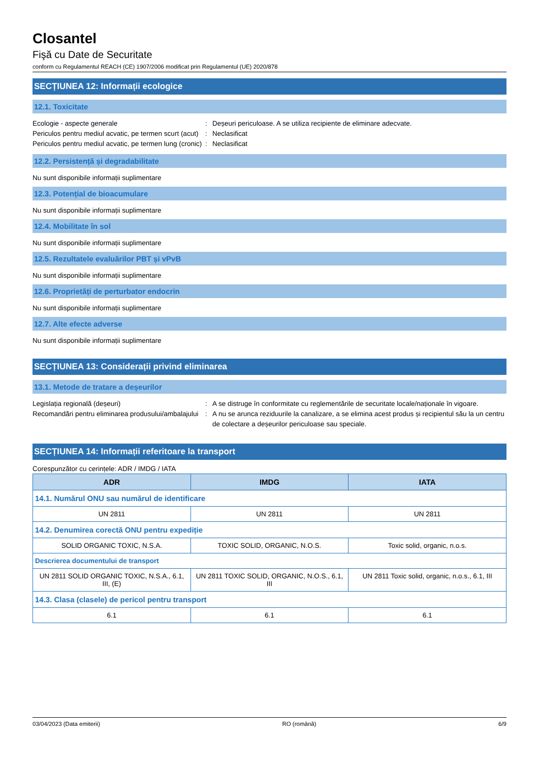Closantel
Fişă cu Date de Securitate
conform cu Regulamentul REACH (CE) 1907/2006 modificat prin Regulamentul (UE) 2020/878
SECȚIUNEA 12: Informații ecologice
12.1. Toxicitate
Ecologie - aspecte generale : Deșeuri periculoase. A se utiliza recipiente de eliminare adecvate.
Periculos pentru mediul acvatic, pe termen scurt (acut)
: Neclasificat
Periculos pentru mediul acvatic, pe termen lung (cronic)
: Neclasificat
12.2. Persistență și degradabilitate
Nu sunt disponibile informații suplimentare
12.3. Potențial de bioacumulare
Nu sunt disponibile informații suplimentare
12.4. Mobilitate în sol
Nu sunt disponibile informații suplimentare
12.5. Rezultatele evaluărilor PBT și vPvB
Nu sunt disponibile informații suplimentare
12.6. Proprietăți de perturbator endocrin
Nu sunt disponibile informații suplimentare
12.7. Alte efecte adverse
Nu sunt disponibile informații suplimentare
SECȚIUNEA 13: Considerații privind eliminarea
13.1. Metode de tratare a deșeurilor
Legislația regională (deșeuri) : A se distruge în conformitate cu reglementările de securitate locale/naționale în vigoare.
Recomandări pentru eliminarea produsului/ambalajului
: A nu se arunca reziduurile la canalizare, a se elimina acest produs și recipientul său la un centru de colectare a deșeurilor periculoase sau speciale.
SECȚIUNEA 14: Informații referitoare la transport
Corespunzător cu cerințele: ADR / IMDG / IATA
| ADR | IMDG | IATA |
| --- | --- | --- |
| 14.1. Numărul ONU sau numărul de identificare | | |
| UN 2811 | UN 2811 | UN 2811 |
| 14.2. Denumirea corectă ONU pentru expediție | | |
| SOLID ORGANIC TOXIC, N.S.A. | TOXIC SOLID, ORGANIC, N.O.S. | Toxic solid, organic, n.o.s. |
| Descrierea documentului de transport | | |
| UN 2811 SOLID ORGANIC TOXIC, N.S.A., 6.1, III, (E) | UN 2811 TOXIC SOLID, ORGANIC, N.O.S., 6.1, III | UN 2811 Toxic solid, organic, n.o.s., 6.1, III |
| 14.3. Clasa (clasele) de pericol pentru transport | | |
| 6.1 | 6.1 | 6.1 |
03/04/2023 (Data emiterii) RO (română) 6/9